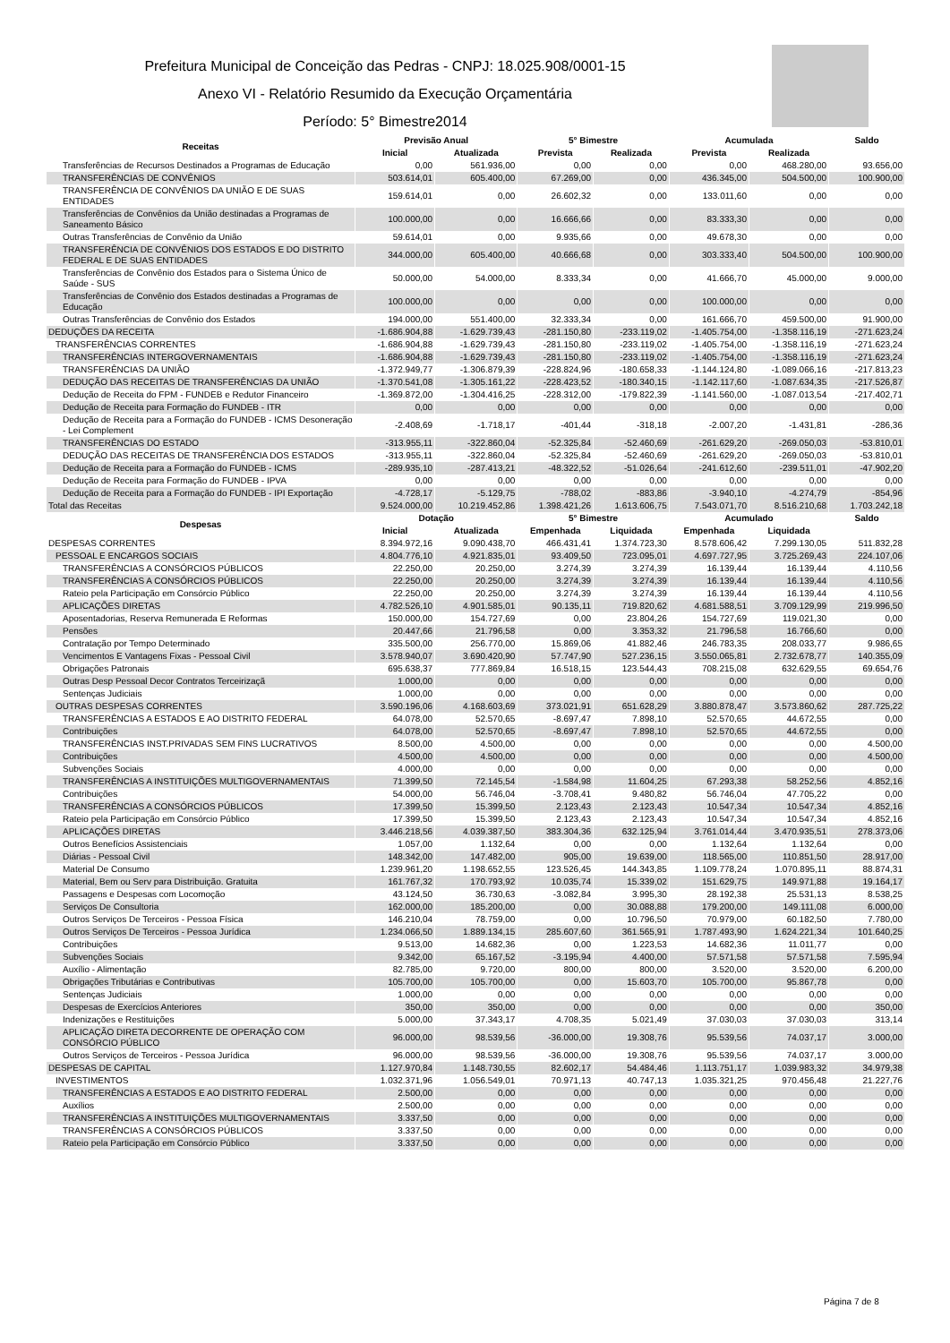Prefeitura Municipal de Conceição das Pedras - CNPJ: 18.025.908/0001-15
Anexo VI - Relatório Resumido da Execução Orçamentária
Período: 5° Bimestre2014
| Receitas | Previsão Anual | | 5° Bimestre | | Acumulada | | Saldo |
| --- | --- | --- | --- | --- | --- | --- | --- |
| | Inicial | Atualizada | Prevista | Realizada | Prevista | Realizada | |
| Transferências de Recursos Destinados a Programas de Educação | 0,00 | 561.936,00 | 0,00 | 0,00 | 0,00 | 468.280,00 | 93.656,00 |
| TRANSFERÊNCIAS DE CONVÊNIOS | 503.614,01 | 605.400,00 | 67.269,00 | 0,00 | 436.345,00 | 504.500,00 | 100.900,00 |
| TRANSFERÊNCIA DE CONVÊNIOS DA UNIÃO E DE SUAS ENTIDADES | 159.614,01 | 0,00 | 26.602,32 | 0,00 | 133.011,60 | 0,00 | 0,00 |
| Transferências de Convênios da União destinadas a Programas de Saneamento Básico | 100.000,00 | 0,00 | 16.666,66 | 0,00 | 83.333,30 | 0,00 | 0,00 |
| Outras Transferências de Convênio da União | 59.614,01 | 0,00 | 9.935,66 | 0,00 | 49.678,30 | 0,00 | 0,00 |
| TRANSFERÊNCIA DE CONVÊNIOS DOS ESTADOS E DO DISTRITO FEDERAL E DE SUAS ENTIDADES | 344.000,00 | 605.400,00 | 40.666,68 | 0,00 | 303.333,40 | 504.500,00 | 100.900,00 |
| Transferências de Convênio dos Estados para o Sistema Único de Saúde - SUS | 50.000,00 | 54.000,00 | 8.333,34 | 0,00 | 41.666,70 | 45.000,00 | 9.000,00 |
| Transferências de Convênio dos Estados destinadas a Programas de Educação | 100.000,00 | 0,00 | 0,00 | 0,00 | 100.000,00 | 0,00 | 0,00 |
| Outras Transferências de Convênio dos Estados | 194.000,00 | 551.400,00 | 32.333,34 | 0,00 | 161.666,70 | 459.500,00 | 91.900,00 |
| DEDUÇÕES DA RECEITA | -1.686.904,88 | -1.629.739,43 | -281.150,80 | -233.119,02 | -1.405.754,00 | -1.358.116,19 | -271.623,24 |
| TRANSFERÊNCIAS CORRENTES | -1.686.904,88 | -1.629.739,43 | -281.150,80 | -233.119,02 | -1.405.754,00 | -1.358.116,19 | -271.623,24 |
| TRANSFERÊNCIAS INTERGOVERNAMENTAIS | -1.686.904,88 | -1.629.739,43 | -281.150,80 | -233.119,02 | -1.405.754,00 | -1.358.116,19 | -271.623,24 |
| TRANSFERÊNCIAS DA UNIÃO | -1.372.949,77 | -1.306.879,39 | -228.824,96 | -180.658,33 | -1.144.124,80 | -1.089.066,16 | -217.813,23 |
| DEDUÇÃO DAS RECEITAS DE TRANSFERÊNCIAS DA UNIÃO | -1.370.541,08 | -1.305.161,22 | -228.423,52 | -180.340,15 | -1.142.117,60 | -1.087.634,35 | -217.526,87 |
| Dedução de Receita do FPM - FUNDEB e Redutor Financeiro | -1.369.872,00 | -1.304.416,25 | -228.312,00 | -179.822,39 | -1.141.560,00 | -1.087.013,54 | -217.402,71 |
| Dedução de Receita para Formação do FUNDEB - ITR | 0,00 | 0,00 | 0,00 | 0,00 | 0,00 | 0,00 | 0,00 |
| Dedução de Receita para a Formação do FUNDEB - ICMS Desoneração - Lei Complement | -2.408,69 | -1.718,17 | -401,44 | -318,18 | -2.007,20 | -1.431,81 | -286,36 |
| TRANSFERÊNCIAS DO ESTADO | -313.955,11 | -322.860,04 | -52.325,84 | -52.460,69 | -261.629,20 | -269.050,03 | -53.810,01 |
| DEDUÇÃO DAS RECEITAS DE TRANSFERÊNCIA DOS ESTADOS | -313.955,11 | -322.860,04 | -52.325,84 | -52.460,69 | -261.629,20 | -269.050,03 | -53.810,01 |
| Dedução de Receita para a Formação do FUNDEB - ICMS | -289.935,10 | -287.413,21 | -48.322,52 | -51.026,64 | -241.612,60 | -239.511,01 | -47.902,20 |
| Dedução de Receita para Formação do FUNDEB - IPVA | 0,00 | 0,00 | 0,00 | 0,00 | 0,00 | 0,00 | 0,00 |
| Dedução de Receita para a Formação do FUNDEB - IPI Exportação | -4.728,17 | -5.129,75 | -788,02 | -883,86 | -3.940,10 | -4.274,79 | -854,96 |
| Total das Receitas | 9.524.000,00 | 10.219.452,86 | 1.398.421,26 | 1.613.606,75 | 7.543.071,70 | 8.516.210,68 | 1.703.242,18 |
| Despesas | Dotação | | 5° Bimestre | | Acumulado | | Saldo |
| | Inicial | Atualizada | Empenhada | Liquidada | Empenhada | Liquidada | |
| DESPESAS CORRENTES | 8.394.972,16 | 9.090.438,70 | 466.431,41 | 1.374.723,30 | 8.578.606,42 | 7.299.130,05 | 511.832,28 |
| PESSOAL E ENCARGOS SOCIAIS | 4.804.776,10 | 4.921.835,01 | 93.409,50 | 723.095,01 | 4.697.727,95 | 3.725.269,43 | 224.107,06 |
| TRANSFERÊNCIAS A CONSÓRCIOS PÚBLICOS | 22.250,00 | 20.250,00 | 3.274,39 | 3.274,39 | 16.139,44 | 16.139,44 | 4.110,56 |
| TRANSFERÊNCIAS A CONSÓRCIOS PÚBLICOS | 22.250,00 | 20.250,00 | 3.274,39 | 3.274,39 | 16.139,44 | 16.139,44 | 4.110,56 |
| Rateio pela Participação em Consórcio Público | 22.250,00 | 20.250,00 | 3.274,39 | 3.274,39 | 16.139,44 | 16.139,44 | 4.110,56 |
| APLICAÇÕES DIRETAS | 4.782.526,10 | 4.901.585,01 | 90.135,11 | 719.820,62 | 4.681.588,51 | 3.709.129,99 | 219.996,50 |
| Aposentadorias, Reserva Remunerada E Reformas | 150.000,00 | 154.727,69 | 0,00 | 23.804,26 | 154.727,69 | 119.021,30 | 0,00 |
| Pensões | 20.447,66 | 21.796,58 | 0,00 | 3.353,32 | 21.796,58 | 16.766,60 | 0,00 |
| Contratação por Tempo Determinado | 335.500,00 | 256.770,00 | 15.869,06 | 41.882,46 | 246.783,35 | 208.033,77 | 9.986,65 |
| Vencimentos E Vantagens Fixas - Pessoal Civil | 3.578.940,07 | 3.690.420,90 | 57.747,90 | 527.236,15 | 3.550.065,81 | 2.732.678,77 | 140.355,09 |
| Obrigações Patronais | 695.638,37 | 777.869,84 | 16.518,15 | 123.544,43 | 708.215,08 | 632.629,55 | 69.654,76 |
| Outras Desp Pessoal Decor Contratos Terceirizaçã | 1.000,00 | 0,00 | 0,00 | 0,00 | 0,00 | 0,00 | 0,00 |
| Sentenças Judiciais | 1.000,00 | 0,00 | 0,00 | 0,00 | 0,00 | 0,00 | 0,00 |
| OUTRAS DESPESAS CORRENTES | 3.590.196,06 | 4.168.603,69 | 373.021,91 | 651.628,29 | 3.880.878,47 | 3.573.860,62 | 287.725,22 |
| TRANSFERÊNCIAS A ESTADOS E AO DISTRITO FEDERAL | 64.078,00 | 52.570,65 | -8.697,47 | 7.898,10 | 52.570,65 | 44.672,55 | 0,00 |
| Contribuições | 64.078,00 | 52.570,65 | -8.697,47 | 7.898,10 | 52.570,65 | 44.672,55 | 0,00 |
| TRANSFERÊNCIAS INST.PRIVADAS SEM FINS LUCRATIVOS | 8.500,00 | 4.500,00 | 0,00 | 0,00 | 0,00 | 0,00 | 4.500,00 |
| Contribuições | 4.500,00 | 4.500,00 | 0,00 | 0,00 | 0,00 | 0,00 | 4.500,00 |
| Subvenções Sociais | 4.000,00 | 0,00 | 0,00 | 0,00 | 0,00 | 0,00 | 0,00 |
| TRANSFERÊNCIAS A INSTITUIÇÕES MULTIGOVERNAMENTAIS | 71.399,50 | 72.145,54 | -1.584,98 | 11.604,25 | 67.293,38 | 58.252,56 | 4.852,16 |
| Contribuições | 54.000,00 | 56.746,04 | -3.708,41 | 9.480,82 | 56.746,04 | 47.705,22 | 0,00 |
| TRANSFERÊNCIAS A CONSÓRCIOS PÚBLICOS | 17.399,50 | 15.399,50 | 2.123,43 | 2.123,43 | 10.547,34 | 10.547,34 | 4.852,16 |
| Rateio pela Participação em Consórcio Público | 17.399,50 | 15.399,50 | 2.123,43 | 2.123,43 | 10.547,34 | 10.547,34 | 4.852,16 |
| APLICAÇÕES DIRETAS | 3.446.218,56 | 4.039.387,50 | 383.304,36 | 632.125,94 | 3.761.014,44 | 3.470.935,51 | 278.373,06 |
| Outros Benefícios Assistenciais | 1.057,00 | 1.132,64 | 0,00 | 0,00 | 1.132,64 | 1.132,64 | 0,00 |
| Diárias - Pessoal Civil | 148.342,00 | 147.482,00 | 905,00 | 19.639,00 | 118.565,00 | 110.851,50 | 28.917,00 |
| Material De Consumo | 1.239.961,20 | 1.198.652,55 | 123.526,45 | 144.343,85 | 1.109.778,24 | 1.070.895,11 | 88.874,31 |
| Material, Bem ou Serv para Distribuição. Gratuita | 161.767,32 | 170.793,92 | 10.035,74 | 15.339,02 | 151.629,75 | 149.971,88 | 19.164,17 |
| Passagens e Despesas com Locomoção | 43.124,50 | 36.730,63 | -3.082,84 | 3.995,30 | 28.192,38 | 25.531,13 | 8.538,25 |
| Serviços De Consultoria | 162.000,00 | 185.200,00 | 0,00 | 30.088,88 | 179.200,00 | 149.111,08 | 6.000,00 |
| Outros Serviços De Terceiros - Pessoa Física | 146.210,04 | 78.759,00 | 0,00 | 10.796,50 | 70.979,00 | 60.182,50 | 7.780,00 |
| Outros Serviços De Terceiros - Pessoa Jurídica | 1.234.066,50 | 1.889.134,15 | 285.607,60 | 361.565,91 | 1.787.493,90 | 1.624.221,34 | 101.640,25 |
| Contribuições | 9.513,00 | 14.682,36 | 0,00 | 1.223,53 | 14.682,36 | 11.011,77 | 0,00 |
| Subvenções Sociais | 9.342,00 | 65.167,52 | -3.195,94 | 4.400,00 | 57.571,58 | 57.571,58 | 7.595,94 |
| Auxílio - Alimentação | 82.785,00 | 9.720,00 | 800,00 | 800,00 | 3.520,00 | 3.520,00 | 6.200,00 |
| Obrigações Tributárias e Contributivas | 105.700,00 | 105.700,00 | 0,00 | 15.603,70 | 105.700,00 | 95.867,78 | 0,00 |
| Sentenças Judiciais | 1.000,00 | 0,00 | 0,00 | 0,00 | 0,00 | 0,00 | 0,00 |
| Despesas de Exercícios Anteriores | 350,00 | 350,00 | 0,00 | 0,00 | 0,00 | 0,00 | 350,00 |
| Indenizações e Restituições | 5.000,00 | 37.343,17 | 4.708,35 | 5.021,49 | 37.030,03 | 37.030,03 | 313,14 |
| APLICAÇÃO DIRETA DECORRENTE DE OPERAÇÃO COM CONSÓRCIO PÚBLICO | 96.000,00 | 98.539,56 | -36.000,00 | 19.308,76 | 95.539,56 | 74.037,17 | 3.000,00 |
| Outros Serviços de Terceiros - Pessoa Jurídica | 96.000,00 | 98.539,56 | -36.000,00 | 19.308,76 | 95.539,56 | 74.037,17 | 3.000,00 |
| DESPESAS DE CAPITAL | 1.127.970,84 | 1.148.730,55 | 82.602,17 | 54.484,46 | 1.113.751,17 | 1.039.983,32 | 34.979,38 |
| INVESTIMENTOS | 1.032.371,96 | 1.056.549,01 | 70.971,13 | 40.747,13 | 1.035.321,25 | 970.456,48 | 21.227,76 |
| TRANSFERÊNCIAS A ESTADOS E AO DISTRITO FEDERAL | 2.500,00 | 0,00 | 0,00 | 0,00 | 0,00 | 0,00 | 0,00 |
| Auxílios | 2.500,00 | 0,00 | 0,00 | 0,00 | 0,00 | 0,00 | 0,00 |
| TRANSFERÊNCIAS A INSTITUIÇÕES MULTIGOVERNAMENTAIS | 3.337,50 | 0,00 | 0,00 | 0,00 | 0,00 | 0,00 | 0,00 |
| TRANSFERÊNCIAS A CONSÓRCIOS PÚBLICOS | 3.337,50 | 0,00 | 0,00 | 0,00 | 0,00 | 0,00 | 0,00 |
| Rateio pela Participação em Consórcio Público | 3.337,50 | 0,00 | 0,00 | 0,00 | 0,00 | 0,00 | 0,00 |
Página 7 de 8